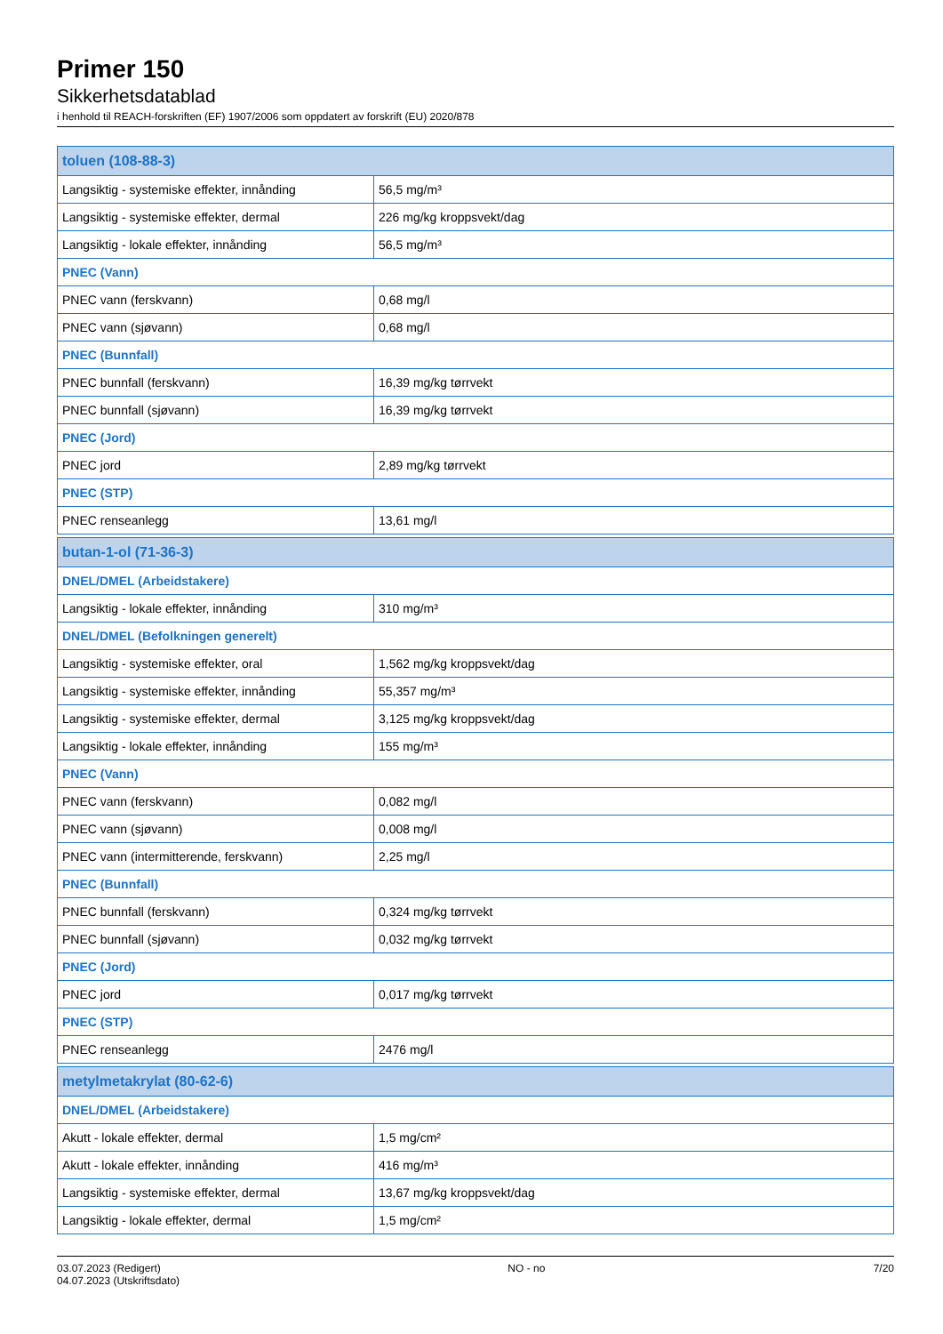Primer 150
Sikkerhetsdatablad
i henhold til REACH-forskriften (EF) 1907/2006 som oppdatert av forskrift (EU) 2020/878
| toluen (108-88-3) | |
| Langsiktig - systemiske effekter, innånding | 56,5 mg/m³ |
| Langsiktig - systemiske effekter, dermal | 226 mg/kg kroppsvekt/dag |
| Langsiktig - lokale effekter, innånding | 56,5 mg/m³ |
| PNEC (Vann) | |
| PNEC vann (ferskvann) | 0,68 mg/l |
| PNEC vann (sjøvann) | 0,68 mg/l |
| PNEC (Bunnfall) | |
| PNEC bunnfall (ferskvann) | 16,39 mg/kg tørrvekt |
| PNEC bunnfall (sjøvann) | 16,39 mg/kg tørrvekt |
| PNEC (Jord) | |
| PNEC jord | 2,89 mg/kg tørrvekt |
| PNEC (STP) | |
| PNEC renseanlegg | 13,61 mg/l |
| butan-1-ol (71-36-3) | |
| DNEL/DMEL (Arbeidstakere) | |
| Langsiktig - lokale effekter, innånding | 310 mg/m³ |
| DNEL/DMEL (Befolkningen generelt) | |
| Langsiktig - systemiske effekter, oral | 1,562 mg/kg kroppsvekt/dag |
| Langsiktig - systemiske effekter, innånding | 55,357 mg/m³ |
| Langsiktig - systemiske effekter, dermal | 3,125 mg/kg kroppsvekt/dag |
| Langsiktig - lokale effekter, innånding | 155 mg/m³ |
| PNEC (Vann) | |
| PNEC vann (ferskvann) | 0,082 mg/l |
| PNEC vann (sjøvann) | 0,008 mg/l |
| PNEC vann (intermitterende, ferskvann) | 2,25 mg/l |
| PNEC (Bunnfall) | |
| PNEC bunnfall (ferskvann) | 0,324 mg/kg tørrvekt |
| PNEC bunnfall (sjøvann) | 0,032 mg/kg tørrvekt |
| PNEC (Jord) | |
| PNEC jord | 0,017 mg/kg tørrvekt |
| PNEC (STP) | |
| PNEC renseanlegg | 2476 mg/l |
| metylmetakrylat (80-62-6) | |
| DNEL/DMEL (Arbeidstakere) | |
| Akutt - lokale effekter, dermal | 1,5 mg/cm² |
| Akutt - lokale effekter, innånding | 416 mg/m³ |
| Langsiktig - systemiske effekter, dermal | 13,67 mg/kg kroppsvekt/dag |
| Langsiktig - lokale effekter, dermal | 1,5 mg/cm² |
03.07.2023 (Redigert)
04.07.2023 (Utskriftsdato)
NO - no 7/20